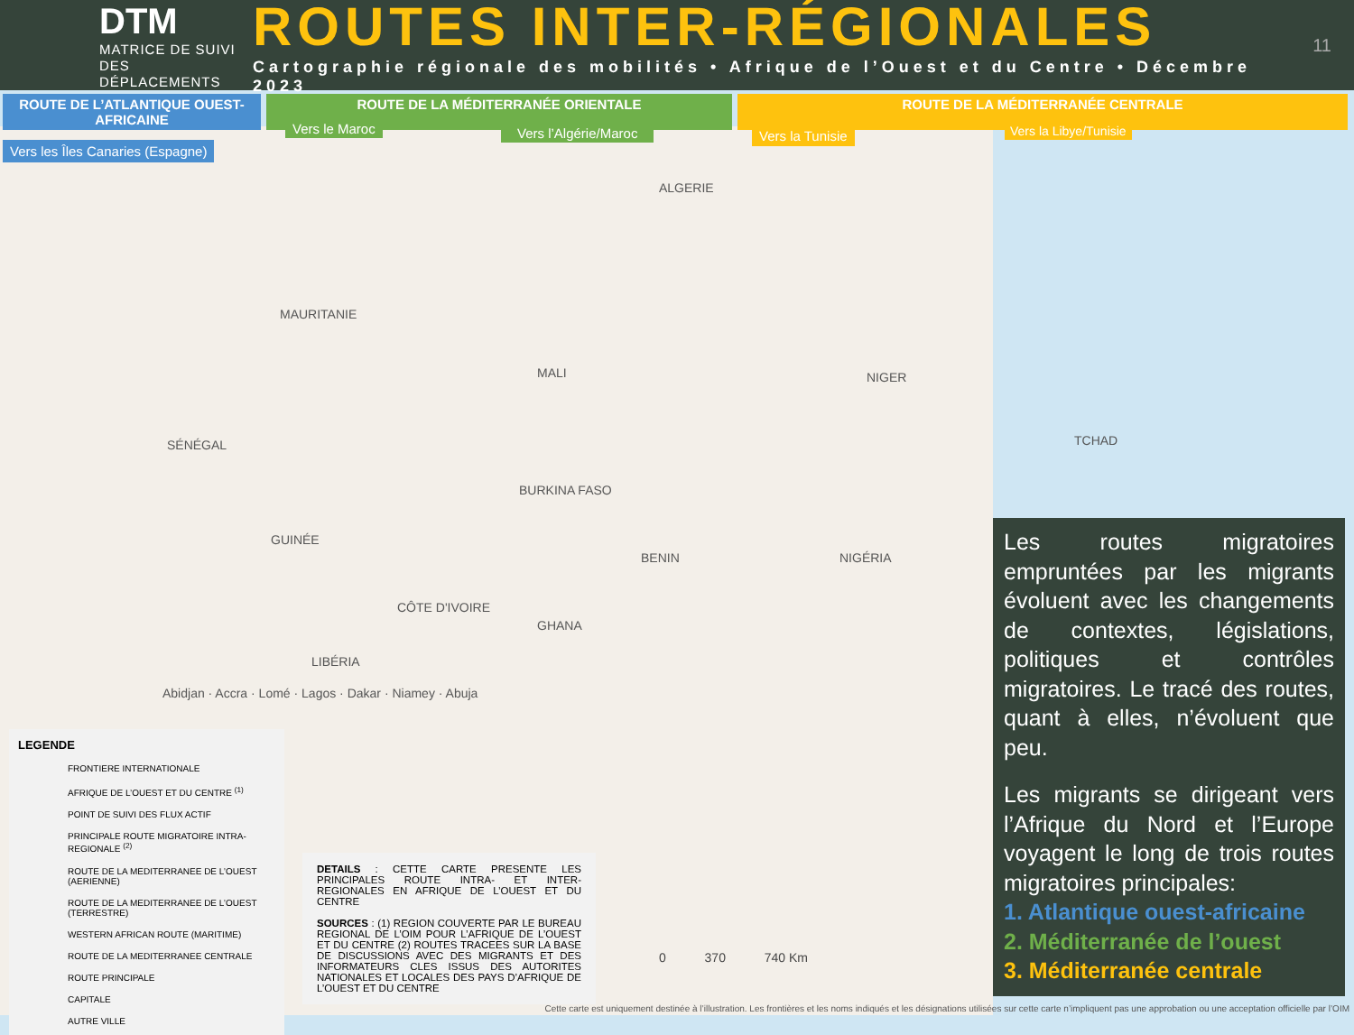DTM
MATRICE DE SUIVI DES DÉPLACEMENTS
ROUTES INTER-RÉGIONALES
Cartographie régionale des mobilités • Afrique de l’Ouest et du Centre • Décembre 2023
11
MAURITANIE
MALI NIGER
TCHAD SÉNÉGAL
BURKINA FASO
NIGÉRIA
CÔTE D'IVOIRE
GHANA
BENIN
GUINÉE
LIBÉRIA
ALGERIE
Abidjan · Accra · Lomé · Lagos · Dakar · Niamey · Abuja
ROUTE DE L’ATLANTIQUE OUEST-AFRICAINE
ROUTE DE LA MÉDITERRANÉE ORIENTALE ROUTE DE LA MÉDITERRANÉE CENTRALE
Vers les Îles Canaries (Espagne)
Vers le Maroc Vers l’Algérie/Maroc Vers la Tunisie Vers la Libye/Tunisie
LEGENDE
FRONTIERE INTERNATIONALE
AFRIQUE DE L’OUEST ET DU CENTRE <sup>(1)</sup>
POINT DE SUIVI DES FLUX ACTIF
PRINCIPALE ROUTE MIGRATOIRE INTRA-REGIONALE <sup>(2)</sup>
ROUTE DE LA MEDITERRANEE DE L’OUEST (AERIENNE)
ROUTE DE LA MEDITERRANEE DE L’OUEST (TERRESTRE)
WESTERN AFRICAN ROUTE (MARITIME)
ROUTE DE LA MEDITERRANEE CENTRALE
ROUTE PRINCIPALE
CAPITALE
AUTRE VILLE
DETAILS : CETTE CARTE PRESENTE LES PRINCIPALES ROUTE INTRA- ET INTER-REGIONALES EN AFRIQUE DE L’OUEST ET DU CENTRE
SOURCES : (1) REGION COUVERTE PAR LE BUREAU REGIONAL DE L’OIM POUR L’AFRIQUE DE L’OUEST ET DU CENTRE (2) ROUTES TRACEES SUR LA BASE DE DISCUSSIONS AVEC DES MIGRANTS ET DES INFORMATEURS CLES ISSUS DES AUTORITES NATIONALES ET LOCALES DES PAYS D’AFRIQUE DE L’OUEST ET DU CENTRE
0 370 740 Km
Les routes migratoires empruntées par les migrants évoluent avec les changements de contextes, législations, politiques et contrôles migratoires. Le tracé des routes, quant à elles, n’évoluent que peu.
Les migrants se dirigeant vers l’Afrique du Nord et l’Europe voyagent le long de trois routes migratoires principales:
1. Atlantique ouest-africaine
2. Méditerranée de l’ouest
3. Méditerranée centrale
Cette carte est uniquement destinée à l’illustration. Les frontières et les noms indiqués et les désignations utilisées sur cette carte n’impliquent pas une approbation ou une acceptation officielle par l’OIM